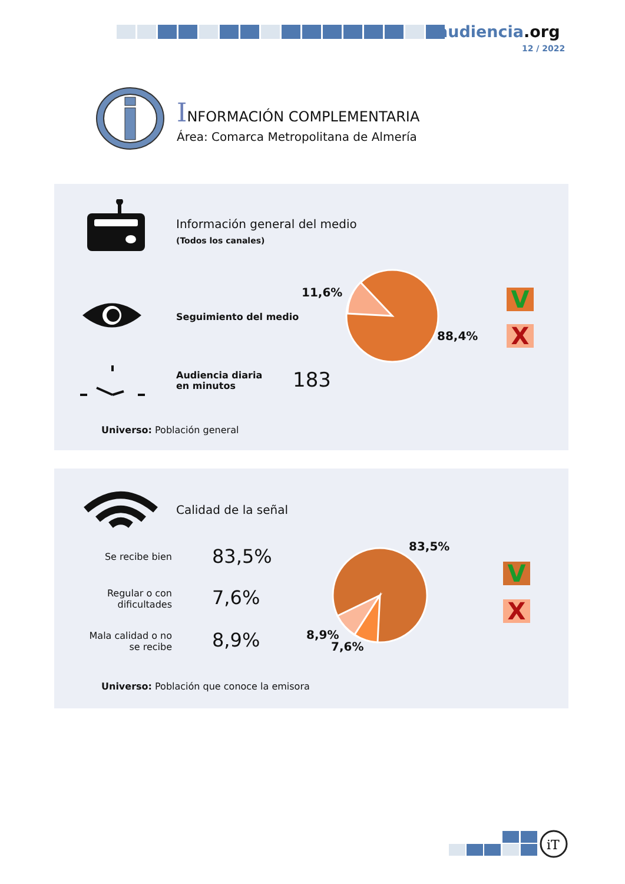audiencia.org
12 / 2022
INFORMACIÓN COMPLEMENTARIA
Área: Comarca Metropolitana de Almería
Información general del medio
(Todos los canales)
Seguimiento del medio
11,6%
88,4%
V
X
Audiencia diaria
en minutos
183
Universo: Población general
Calidad de la señal
Se recibe bien 83,5%
Regular o con dificultades
7,6%
Mala calidad o no se recibe
8,9%
83,5%
8,9%
7,6%
V
X
Universo: Población que conoce la emisora
iT